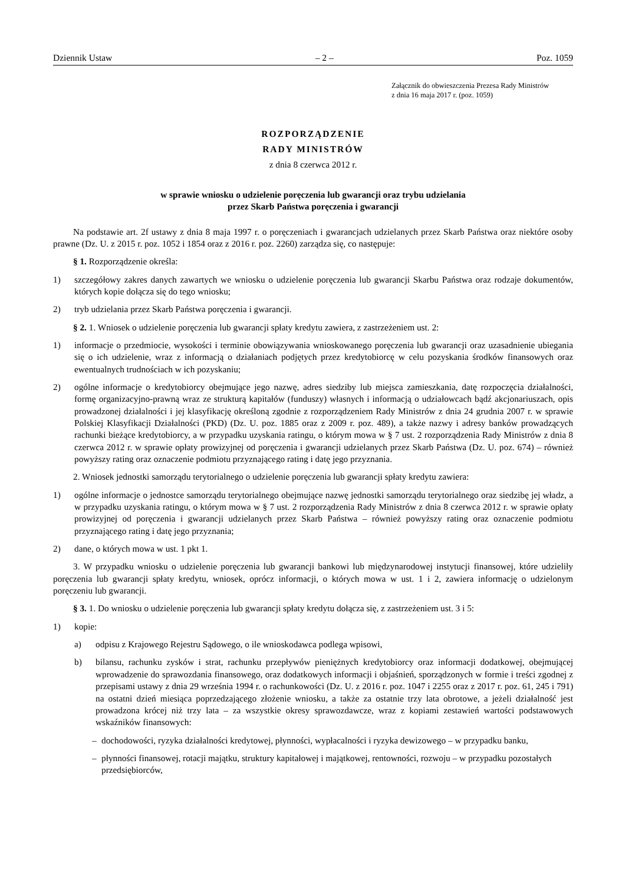Dziennik Ustaw – 2 – Poz. 1059
Załącznik do obwieszczenia Prezesa Rady Ministrów
z dnia 16 maja 2017 r. (poz. 1059)
ROZPORZĄDZENIE
RADY MINISTRÓW
z dnia 8 czerwca 2012 r.
w sprawie wniosku o udzielenie poręczenia lub gwarancji oraz trybu udzielania
przez Skarb Państwa poręczenia i gwarancji
Na podstawie art. 2f ustawy z dnia 8 maja 1997 r. o poręczeniach i gwarancjach udzielanych przez Skarb Państwa oraz niektóre osoby prawne (Dz. U. z 2015 r. poz. 1052 i 1854 oraz z 2016 r. poz. 2260) zarządza się, co następuje:
§ 1. Rozporządzenie określa:
1) szczegółowy zakres danych zawartych we wniosku o udzielenie poręczenia lub gwarancji Skarbu Państwa oraz rodzaje dokumentów, których kopie dołącza się do tego wniosku;
2) tryb udzielania przez Skarb Państwa poręczenia i gwarancji.
§ 2. 1. Wniosek o udzielenie poręczenia lub gwarancji spłaty kredytu zawiera, z zastrzeżeniem ust. 2:
1) informacje o przedmiocie, wysokości i terminie obowiązywania wnioskowanego poręczenia lub gwarancji oraz uzasadnienie ubiegania się o ich udzielenie, wraz z informacją o działaniach podjętych przez kredytobiorcę w celu pozyskania środków finansowych oraz ewentualnych trudnościach w ich pozyskaniu;
2) ogólne informacje o kredytobiorcy obejmujące jego nazwę, adres siedziby lub miejsca zamieszkania, datę rozpoczęcia działalności, formę organizacyjno-prawną wraz ze strukturą kapitałów (funduszy) własnych i informacją o udziałowcach bądź akcjonariuszach, opis prowadzonej działalności i jej klasyfikację określoną zgodnie z rozporządzeniem Rady Ministrów z dnia 24 grudnia 2007 r. w sprawie Polskiej Klasyfikacji Działalności (PKD) (Dz. U. poz. 1885 oraz z 2009 r. poz. 489), a także nazwy i adresy banków prowadzących rachunki bieżące kredytobiorcy, a w przypadku uzyskania ratingu, o którym mowa w § 7 ust. 2 rozporządzenia Rady Ministrów z dnia 8 czerwca 2012 r. w sprawie opłaty prowizyjnej od poręczenia i gwarancji udzielanych przez Skarb Państwa (Dz. U. poz. 674) – również powyższy rating oraz oznaczenie podmiotu przyznającego rating i datę jego przyznania.
2. Wniosek jednostki samorządu terytorialnego o udzielenie poręczenia lub gwarancji spłaty kredytu zawiera:
1) ogólne informacje o jednostce samorządu terytorialnego obejmujące nazwę jednostki samorządu terytorialnego oraz siedzibę jej władz, a w przypadku uzyskania ratingu, o którym mowa w § 7 ust. 2 rozporządzenia Rady Ministrów z dnia 8 czerwca 2012 r. w sprawie opłaty prowizyjnej od poręczenia i gwarancji udzielanych przez Skarb Państwa – również powyższy rating oraz oznaczenie podmiotu przyznającego rating i datę jego przyznania;
2) dane, o których mowa w ust. 1 pkt 1.
3. W przypadku wniosku o udzielenie poręczenia lub gwarancji bankowi lub międzynarodowej instytucji finansowej, które udzieliły poręczenia lub gwarancji spłaty kredytu, wniosek, oprócz informacji, o których mowa w ust. 1 i 2, zawiera informację o udzielonym poręczeniu lub gwarancji.
§ 3. 1. Do wniosku o udzielenie poręczenia lub gwarancji spłaty kredytu dołącza się, z zastrzeżeniem ust. 3 i 5:
1) kopie:
a) odpisu z Krajowego Rejestru Sądowego, o ile wnioskodawca podlega wpisowi,
b) bilansu, rachunku zysków i strat, rachunku przepływów pieniężnych kredytobiorcy oraz informacji dodatkowej, obejmującej wprowadzenie do sprawozdania finansowego, oraz dodatkowych informacji i objaśnień, sporządzonych w formie i treści zgodnej z przepisami ustawy z dnia 29 września 1994 r. o rachunkowości (Dz. U. z 2016 r. poz. 1047 i 2255 oraz z 2017 r. poz. 61, 245 i 791) na ostatni dzień miesiąca poprzedzającego złożenie wniosku, a także za ostatnie trzy lata obrotowe, a jeżeli działalność jest prowadzona krócej niż trzy lata – za wszystkie okresy sprawozdawcze, wraz z kopiami zestawień wartości podstawowych wskaźników finansowych:
– dochodowości, ryzyka działalności kredytowej, płynności, wypłacalności i ryzyka dewizowego – w przypadku banku,
– płynności finansowej, rotacji majątku, struktury kapitałowej i majątkowej, rentowności, rozwoju – w przypadku pozostałych przedsiębiorców,